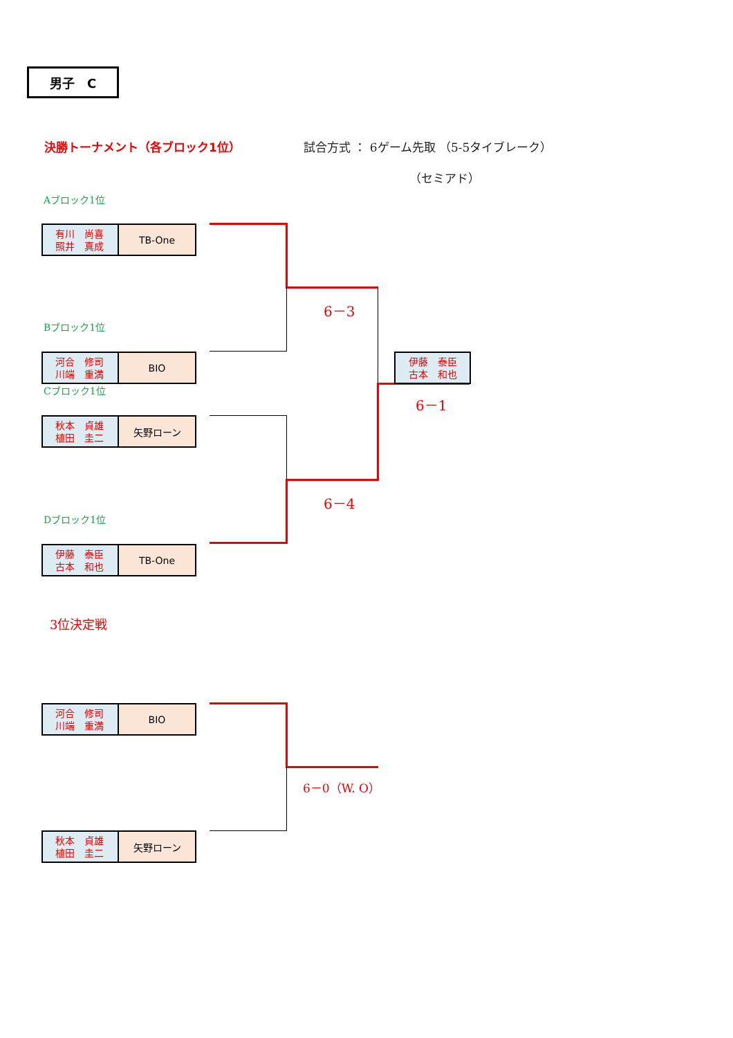男子　C
決勝トーナメント（各ブロック1位） 試合方式 ： 6ゲーム先取 （5-5タイブレーク）
（セミアド）
Aブロック1位
有川　尚喜
照井　真成
TB-One
6－3
Bブロック1位
河合　修司
川端　重満
BIO
伊藤　泰臣
古本　和也
Cブロック1位
6－1
秋本　貞雄
植田　圭二
矢野ローン
6－4
Dブロック1位
伊藤　泰臣
古本　和也
TB-One
3位決定戦
河合　修司
川端　重満
BIO
6－0（W. O）
秋本　貞雄
植田　圭二
矢野ローン